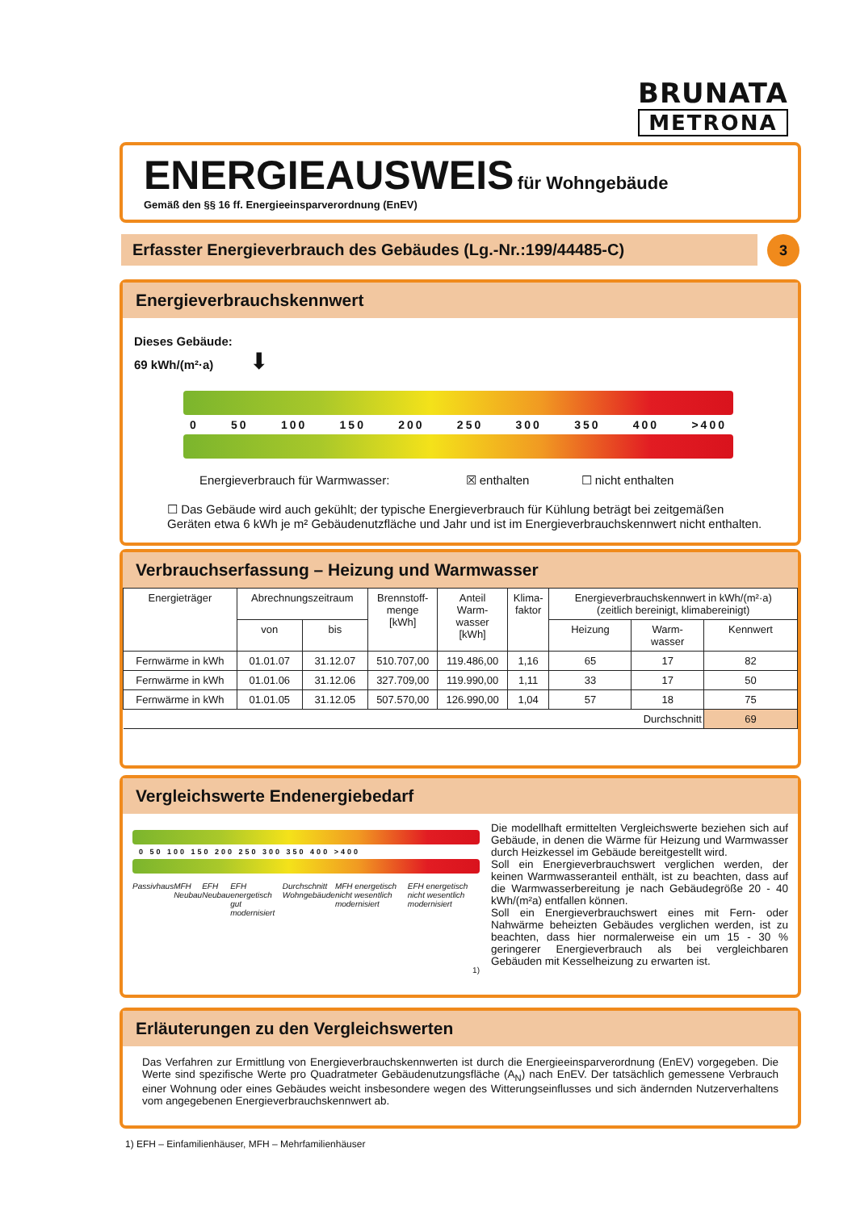BRUNATA
METRONA
ENERGIEAUSWEIS für Wohngebäude
Gemäß den §§ 16 ff. Energieeinsparverordnung (EnEV)
Erfasster Energieverbrauch des Gebäudes (Lg.-Nr.:199/44485-C) 3
Energieverbrauchskennwert
Dieses Gebäude:
69 kWh/(m²·a) ⬇
0 50 100 150 200 250 300 350 400 >400
Energieverbrauch für Warmwasser: ☒ enthalten ☐ nicht enthalten
☐ Das Gebäude wird auch gekühlt; der typische Energieverbrauch für Kühlung beträgt bei zeitgemäßen Geräten etwa 6 kWh je m² Gebäudenutzfläche und Jahr und ist im Energieverbrauchskennwert nicht enthalten.
Verbrauchserfassung – Heizung und Warmwasser
| Energieträger | Abrechnungszeitraum | | Brennstoff- menge [kWh] | Anteil Warm- wasser [kWh] | Klima- faktor | Energieverbrauchskennwert in kWh/(m²·a) (zeitlich bereinigt, klimabereinigt) | | |
| --- | --- | --- | --- | --- | --- | --- | --- | --- |
| | von | bis | | | | Heizung | Warm- wasser | Kennwert |
| Fernwärme in kWh | 01.01.07 | 31.12.07 | 510.707,00 | 119.486,00 | 1,16 | 65 | 17 | 82 |
| Fernwärme in kWh | 01.01.06 | 31.12.06 | 327.709,00 | 119.990,00 | 1,11 | 33 | 17 | 50 |
| Fernwärme in kWh | 01.01.05 | 31.12.05 | 507.570,00 | 126.990,00 | 1,04 | 57 | 18 | 75 |
| Durchschnitt | | | | | | | | 69 |
Vergleichswerte Endenergiebedarf
0 50 100 150 200 250 300 350 400 >400
Passivhaus MFH Neubau EFH Neubau EFH energetisch gut modernisiert Durchschnitt Wohngebäude MFH energetisch nicht wesentlich modernisiert EFH energetisch nicht wesentlich modernisiert
1)
Die modellhaft ermittelten Vergleichswerte beziehen sich auf Gebäude, in denen die Wärme für Heizung und Warmwasser durch Heizkessel im Gebäude bereitgestellt wird.
Soll ein Energieverbrauchswert verglichen werden, der keinen Warmwasseranteil enthält, ist zu beachten, dass auf die Warmwasserbereitung je nach Gebäudegröße 20 - 40 kWh/(m²a) entfallen können.
Soll ein Energieverbrauchswert eines mit Fern- oder Nahwärme beheizten Gebäudes verglichen werden, ist zu beachten, dass hier normalerweise ein um 15 - 30 % geringerer Energieverbrauch als bei vergleichbaren Gebäuden mit Kesselheizung zu erwarten ist.
Erläuterungen zu den Vergleichswerten
Das Verfahren zur Ermittlung von Energieverbrauchskennwerten ist durch die Energieeinsparverordnung (EnEV) vorgegeben. Die Werte sind spezifische Werte pro Quadratmeter Gebäudenutzungsfläche (A<sub>N</sub>) nach EnEV. Der tatsächlich gemessene Verbrauch einer Wohnung oder eines Gebäudes weicht insbesondere wegen des Witterungseinflusses und sich ändernden Nutzerverhaltens vom angegebenen Energieverbrauchskennwert ab.
1) EFH – Einfamilienhäuser, MFH – Mehrfamilienhäuser